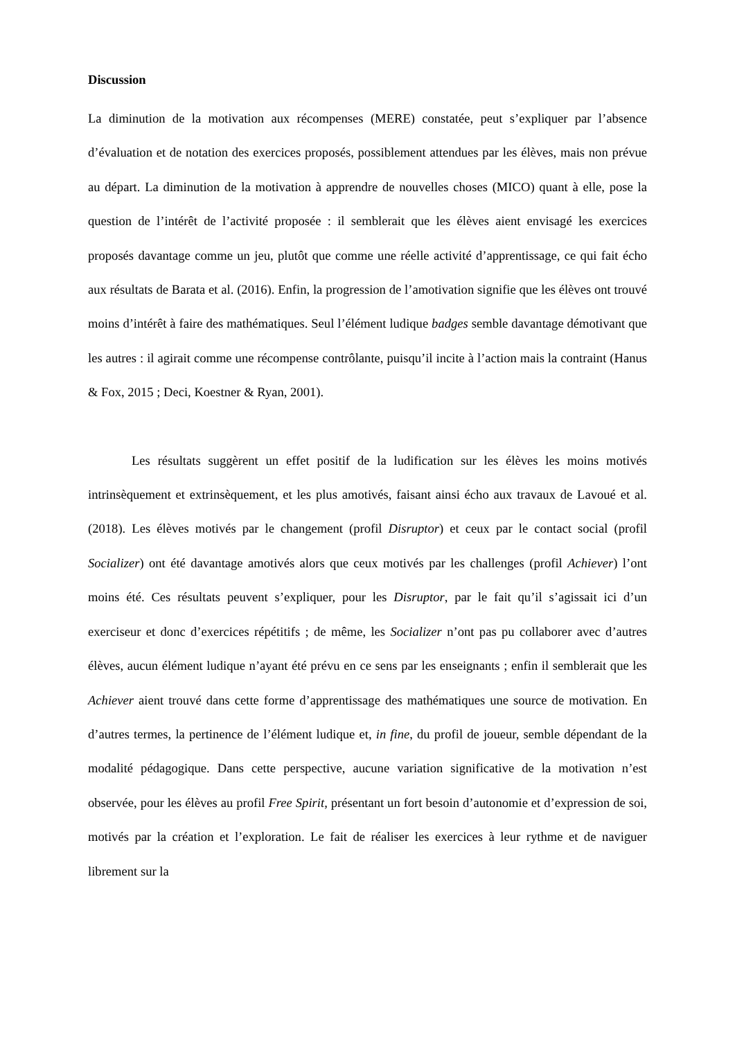Discussion
La diminution de la motivation aux récompenses (MERE) constatée, peut s’expliquer par l’absence d’évaluation et de notation des exercices proposés, possiblement attendues par les élèves, mais non prévue au départ. La diminution de la motivation à apprendre de nouvelles choses (MICO) quant à elle, pose la question de l’intérêt de l’activité proposée : il semblerait que les élèves aient envisagé les exercices proposés davantage comme un jeu, plutôt que comme une réelle activité d’apprentissage, ce qui fait écho aux résultats de Barata et al. (2016). Enfin, la progression de l’amotivation signifie que les élèves ont trouvé moins d’intérêt à faire des mathématiques. Seul l’élément ludique badges semble davantage démotivant que les autres : il agirait comme une récompense contrôlante, puisqu’il incite à l’action mais la contraint (Hanus & Fox, 2015 ; Deci, Koestner & Ryan, 2001).
Les résultats suggèrent un effet positif de la ludification sur les élèves les moins motivés intrinsèquement et extrinsèquement, et les plus amotivés, faisant ainsi écho aux travaux de Lavoué et al. (2018). Les élèves motivés par le changement (profil Disruptor) et ceux par le contact social (profil Socializer) ont été davantage amotivés alors que ceux motivés par les challenges (profil Achiever) l’ont moins été. Ces résultats peuvent s’expliquer, pour les Disruptor, par le fait qu’il s’agissait ici d’un exerciseur et donc d’exercices répétitifs ; de même, les Socializer n’ont pas pu collaborer avec d’autres élèves, aucun élément ludique n’ayant été prévu en ce sens par les enseignants ; enfin il semblerait que les Achiever aient trouvé dans cette forme d’apprentissage des mathématiques une source de motivation. En d’autres termes, la pertinence de l’élément ludique et, in fine, du profil de joueur, semble dépendant de la modalité pédagogique. Dans cette perspective, aucune variation significative de la motivation n’est observée, pour les élèves au profil Free Spirit, présentant un fort besoin d’autonomie et d’expression de soi, motivés par la création et l’exploration. Le fait de réaliser les exercices à leur rythme et de naviguer librement sur la